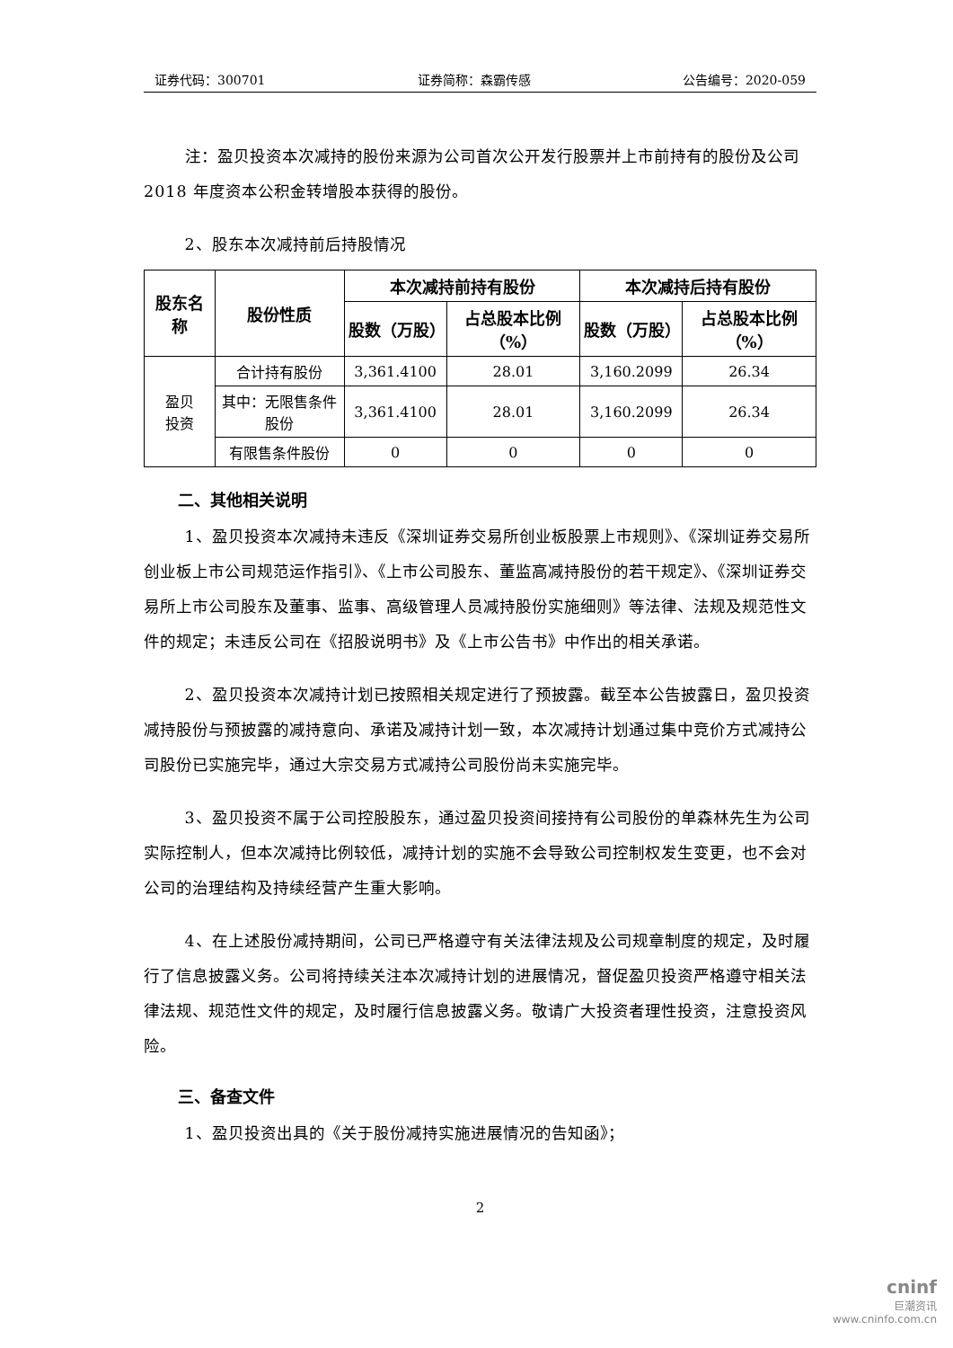证券代码：300701 证券简称：森霸传感 公告编号：2020-059
注：盈贝投资本次减持的股份来源为公司首次公开发行股票并上市前持有的股份及公司 2018 年度资本公积金转增股本获得的股份。
2、股东本次减持前后持股情况
| 股东名称 | 股份性质 | 本次减持前持有股份 | | 本次减持后持有股份 | |
| --- | --- | --- | --- | --- | --- |
| | | 股数（万股） | 占总股本比例（%） | 股数（万股） | 占总股本比例（%） |
| 盈贝 投资 | 合计持有股份 | 3,361.4100 | 28.01 | 3,160.2099 | 26.34 |
| | 其中：无限售条件股份 | 3,361.4100 | 28.01 | 3,160.2099 | 26.34 |
| | 有限售条件股份 | 0 | 0 | 0 | 0 |
二、其他相关说明
1、盈贝投资本次减持未违反《深圳证券交易所创业板股票上市规则》、《深圳证券交易所创业板上市公司规范运作指引》、《上市公司股东、董监高减持股份的若干规定》、《深圳证券交易所上市公司股东及董事、监事、高级管理人员减持股份实施细则》等法律、法规及规范性文件的规定；未违反公司在《招股说明书》及《上市公告书》中作出的相关承诺。
2、盈贝投资本次减持计划已按照相关规定进行了预披露。截至本公告披露日，盈贝投资减持股份与预披露的减持意向、承诺及减持计划一致，本次减持计划通过集中竞价方式减持公司股份已实施完毕，通过大宗交易方式减持公司股份尚未实施完毕。
3、盈贝投资不属于公司控股股东，通过盈贝投资间接持有公司股份的单森林先生为公司实际控制人，但本次减持比例较低，减持计划的实施不会导致公司控制权发生变更，也不会对公司的治理结构及持续经营产生重大影响。
4、在上述股份减持期间，公司已严格遵守有关法律法规及公司规章制度的规定，及时履行了信息披露义务。公司将持续关注本次减持计划的进展情况，督促盈贝投资严格遵守相关法律法规、规范性文件的规定，及时履行信息披露义务。敬请广大投资者理性投资，注意投资风险。
三、备查文件
1、盈贝投资出具的《关于股份减持实施进展情况的告知函》；
2
cninf
巨潮资讯
www.cninfo.com.cn